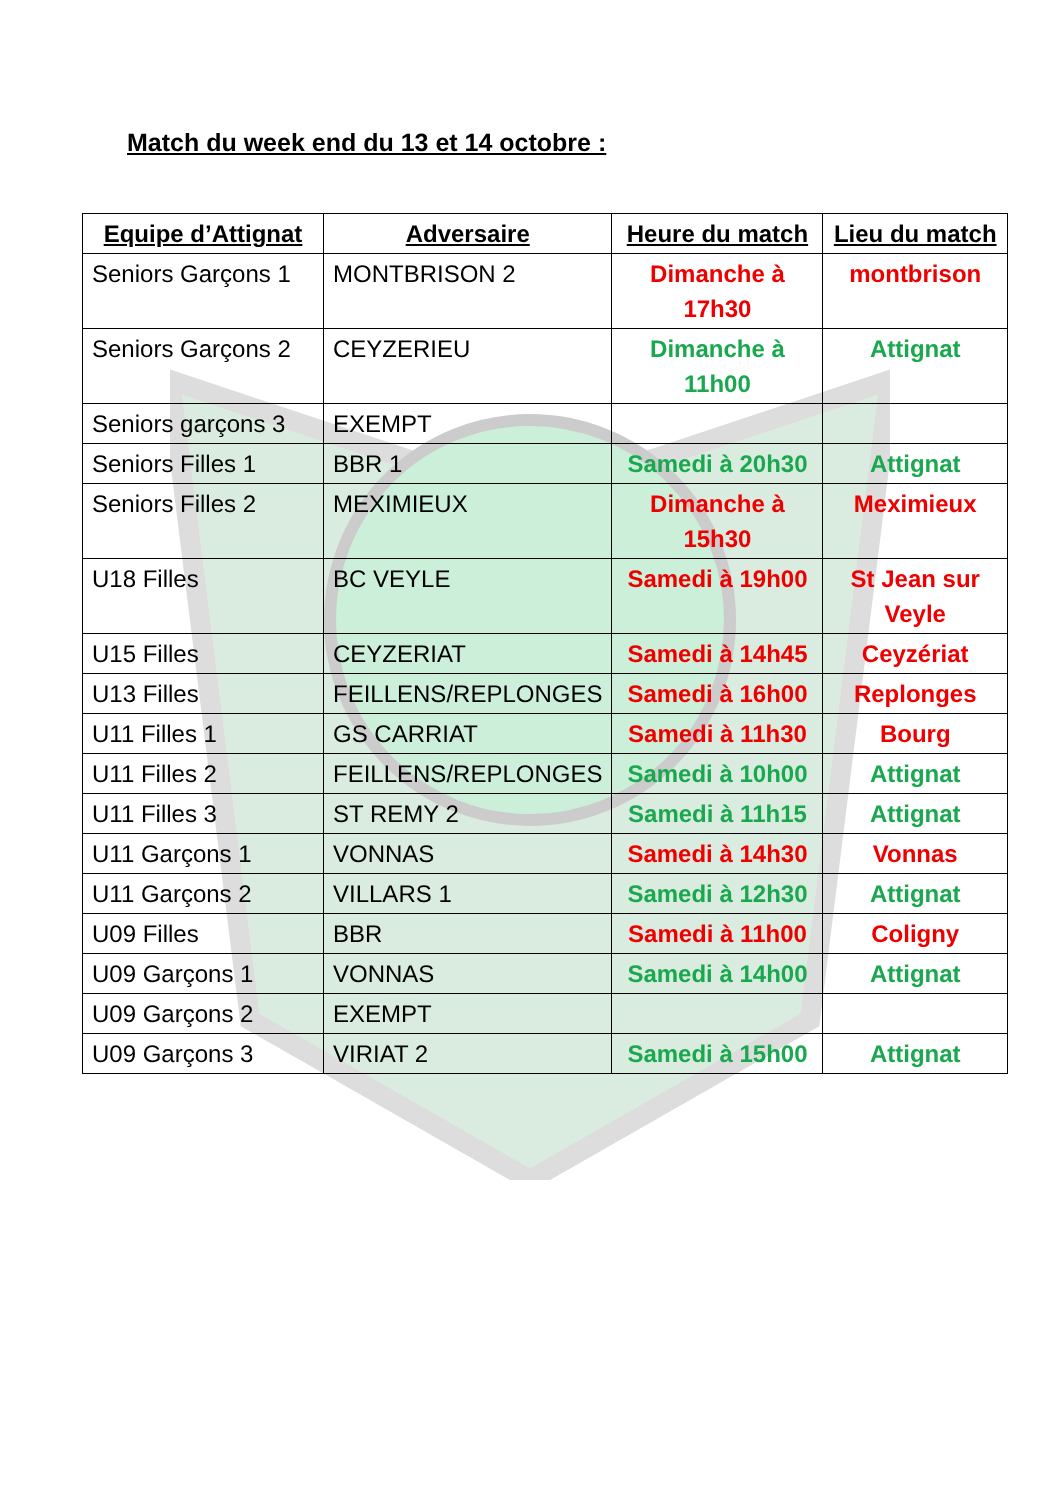Match du week end du 13 et 14 octobre :
| Equipe d’Attignat | Adversaire | Heure du match | Lieu du match |
| --- | --- | --- | --- |
| Seniors Garçons 1 | MONTBRISON 2 | Dimanche à 17h30 | montbrison |
| Seniors Garçons 2 | CEYZERIEU | Dimanche à 11h00 | Attignat |
| Seniors garçons 3 | EXEMPT | | |
| Seniors Filles 1 | BBR 1 | Samedi à 20h30 | Attignat |
| Seniors Filles 2 | MEXIMIEUX | Dimanche à 15h30 | Meximieux |
| U18 Filles | BC VEYLE | Samedi à 19h00 | St Jean sur Veyle |
| U15 Filles | CEYZERIAT | Samedi à 14h45 | Ceyzériat |
| U13 Filles | FEILLENS/REPLONGES | Samedi à 16h00 | Replonges |
| U11 Filles 1 | GS CARRIAT | Samedi à 11h30 | Bourg |
| U11 Filles 2 | FEILLENS/REPLONGES | Samedi à 10h00 | Attignat |
| U11 Filles 3 | ST REMY 2 | Samedi à 11h15 | Attignat |
| U11 Garçons 1 | VONNAS | Samedi à 14h30 | Vonnas |
| U11 Garçons 2 | VILLARS 1 | Samedi à 12h30 | Attignat |
| U09 Filles | BBR | Samedi à 11h00 | Coligny |
| U09 Garçons 1 | VONNAS | Samedi à 14h00 | Attignat |
| U09 Garçons 2 | EXEMPT | | |
| U09 Garçons 3 | VIRIAT 2 | Samedi à 15h00 | Attignat |